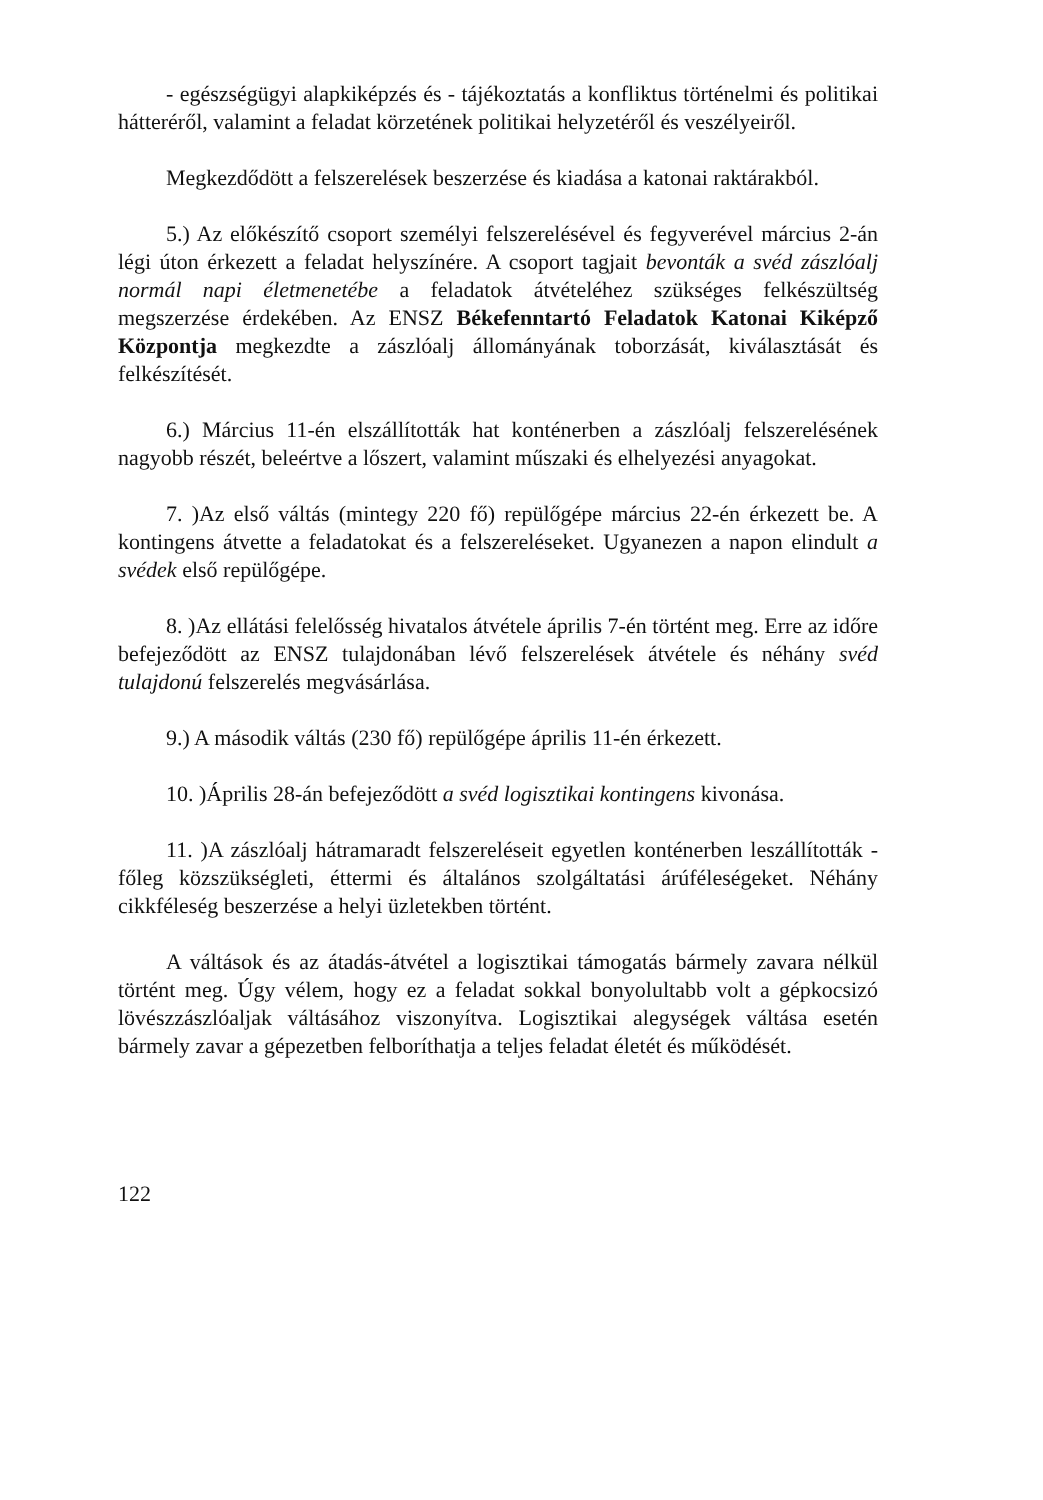- egészségügyi alapkiképzés és - tájékoztatás a konfliktus történelmi és politikai hátteréről, valamint a feladat körzetének politikai helyzetéről és veszélyeiről.
Megkezdődött a felszerelések beszerzése és kiadása a katonai raktárakból.
5.) Az előkészítő csoport személyi felszerelésével és fegyverével március 2-án légi úton érkezett a feladat helyszínére. A csoport tagjait bevonták a svéd zászlóalj normál napi életmenetébe a feladatok átvételéhez szükséges felkészültség megszerzése érdekében. Az ENSZ Békefenntartó Feladatok Katonai Kiképző Központja megkezdte a zászlóalj állományának toborzását, kiválasztását és felkészítését.
6.) Március 11-én elszállították hat konténerben a zászlóalj felszerelésének nagyobb részét, beleértve a lőszert, valamint műszaki és elhelyezési anyagokat.
7. )Az első váltás (mintegy 220 fő) repülőgépe március 22-én érkezett be. A kontingens átvette a feladatokat és a felszereléseket. Ugyanezen a napon elindult a svédek első repülőgépe.
8. )Az ellátási felelősség hivatalos átvétele április 7-én történt meg. Erre az időre befejeződött az ENSZ tulajdonában lévő felszerelések átvétele és néhány svéd tulajdonú felszerelés megvásárlása.
9.) A második váltás (230 fő) repülőgépe április 11-én érkezett.
10. )Április 28-án befejeződött a svéd logisztikai kontingens kivonása.
11. )A zászlóalj hátramaradt felszereléseit egyetlen konténerben leszállították - főleg közszükségleti, éttermi és általános szolgáltatási árúféleségeket. Néhány cikkféleség beszerzése a helyi üzletekben történt.
A váltások és az átadás-átvétel a logisztikai támogatás bármely zavara nélkül történt meg. Úgy vélem, hogy ez a feladat sokkal bonyolultabb volt a gépkocsizó lövészzászlóaljak váltásához viszonyítva. Logisztikai alegységek váltása esetén bármely zavar a gépezetben felboríthatja a teljes feladat életét és működését.
122